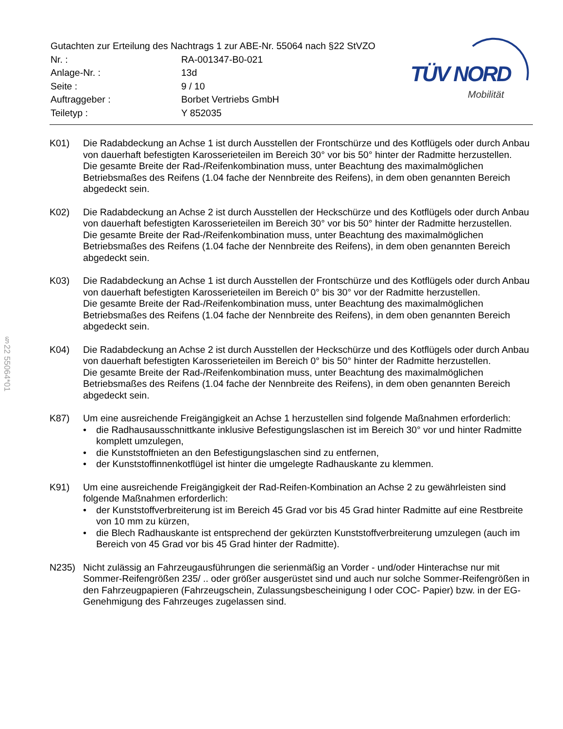| Gutachten zur Erteilung des Nachtrags 1 zur ABE-Nr. 55064 nach §22 StVZO | |
| Nr. : | RA-001347-B0-021 |
| Anlage-Nr. : | 13d |
| Seite : | 9 / 10 |
| Auftraggeber : | Borbet Vertriebs GmbH |
| Teiletyp : | Y 852035 |
TÜV NORD
Mobilität
§22 55064*01
K01) Die Radabdeckung an Achse 1 ist durch Ausstellen der Frontschürze und des Kotflügels oder durch Anbau von dauerhaft befestigten Karosserieteilen im Bereich 30° vor bis 50° hinter der Radmitte herzustellen.
Die gesamte Breite der Rad-/Reifenkombination muss, unter Beachtung des maximalmöglichen Betriebsmaßes des Reifens (1.04 fache der Nennbreite des Reifens), in dem oben genannten Bereich abgedeckt sein.
K02) Die Radabdeckung an Achse 2 ist durch Ausstellen der Heckschürze und des Kotflügels oder durch Anbau von dauerhaft befestigten Karosserieteilen im Bereich 30° vor bis 50° hinter der Radmitte herzustellen.
Die gesamte Breite der Rad-/Reifenkombination muss, unter Beachtung des maximalmöglichen Betriebsmaßes des Reifens (1.04 fache der Nennbreite des Reifens), in dem oben genannten Bereich abgedeckt sein.
K03) Die Radabdeckung an Achse 1 ist durch Ausstellen der Frontschürze und des Kotflügels oder durch Anbau von dauerhaft befestigten Karosserieteilen im Bereich 0° bis 30° vor der Radmitte herzustellen.
Die gesamte Breite der Rad-/Reifenkombination muss, unter Beachtung des maximalmöglichen Betriebsmaßes des Reifens (1.04 fache der Nennbreite des Reifens), in dem oben genannten Bereich abgedeckt sein.
K04) Die Radabdeckung an Achse 2 ist durch Ausstellen der Heckschürze und des Kotflügels oder durch Anbau von dauerhaft befestigten Karosserieteilen im Bereich 0° bis 50° hinter der Radmitte herzustellen.
Die gesamte Breite der Rad-/Reifenkombination muss, unter Beachtung des maximalmöglichen Betriebsmaßes des Reifens (1.04 fache der Nennbreite des Reifens), in dem oben genannten Bereich abgedeckt sein.
K87) Um eine ausreichende Freigängigkeit an Achse 1 herzustellen sind folgende Maßnahmen erforderlich:
• die Radhausausschnittkante inklusive Befestigungslaschen ist im Bereich 30° vor und hinter Radmitte komplett umzulegen,
• die Kunststoffnieten an den Befestigungslaschen sind zu entfernen,
• der Kunststoffinnenkotflügel ist hinter die umgelegte Radhauskante zu klemmen.
K91) Um eine ausreichende Freigängigkeit der Rad-Reifen-Kombination an Achse 2 zu gewährleisten sind folgende Maßnahmen erforderlich:
• der Kunststoffverbreiterung ist im Bereich 45 Grad vor bis 45 Grad hinter Radmitte auf eine Restbreite von 10 mm zu kürzen,
• die Blech Radhauskante ist entsprechend der gekürzten Kunststoffverbreiterung umzulegen (auch im Bereich von 45 Grad vor bis 45 Grad hinter der Radmitte).
N235) Nicht zulässig an Fahrzeugausführungen die serienmäßig an Vorder - und/oder Hinterachse nur mit Sommer-Reifengrößen 235/ .. oder größer ausgerüstet sind und auch nur solche Sommer-Reifengrößen in den Fahrzeugpapieren (Fahrzeugschein, Zulassungsbescheinigung I oder COC- Papier) bzw. in der EG-Genehmigung des Fahrzeuges zugelassen sind.